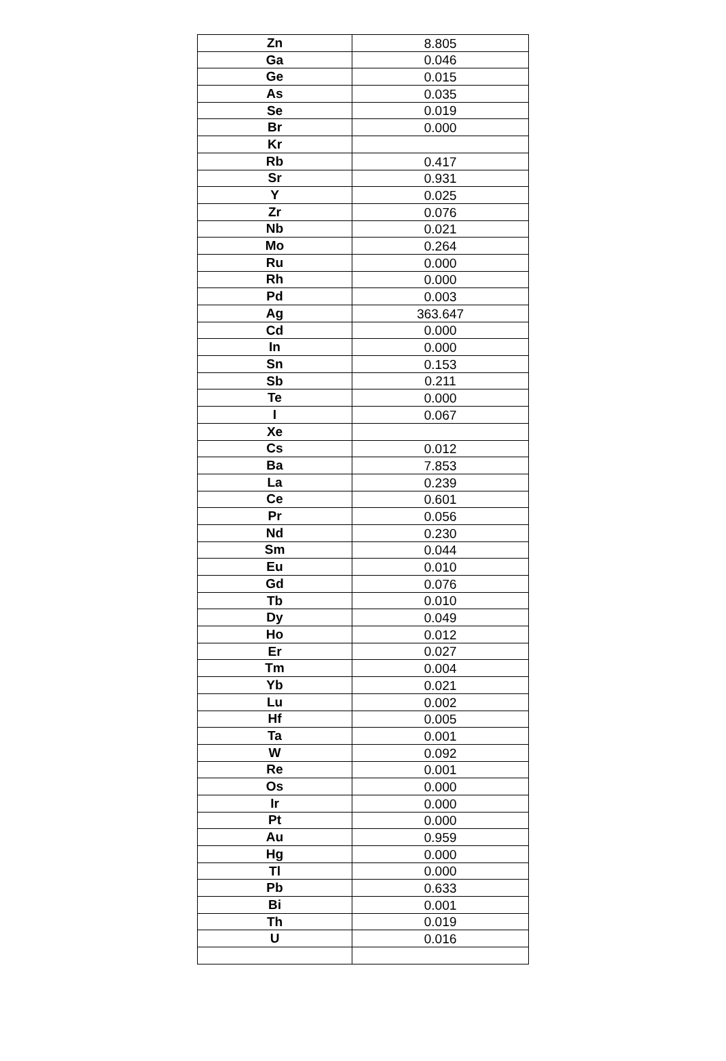| Zn | 8.805 |
| Ga | 0.046 |
| Ge | 0.015 |
| As | 0.035 |
| Se | 0.019 |
| Br | 0.000 |
| Kr | |
| Rb | 0.417 |
| Sr | 0.931 |
| Y | 0.025 |
| Zr | 0.076 |
| Nb | 0.021 |
| Mo | 0.264 |
| Ru | 0.000 |
| Rh | 0.000 |
| Pd | 0.003 |
| Ag | 363.647 |
| Cd | 0.000 |
| In | 0.000 |
| Sn | 0.153 |
| Sb | 0.211 |
| Te | 0.000 |
| I | 0.067 |
| Xe | |
| Cs | 0.012 |
| Ba | 7.853 |
| La | 0.239 |
| Ce | 0.601 |
| Pr | 0.056 |
| Nd | 0.230 |
| Sm | 0.044 |
| Eu | 0.010 |
| Gd | 0.076 |
| Tb | 0.010 |
| Dy | 0.049 |
| Ho | 0.012 |
| Er | 0.027 |
| Tm | 0.004 |
| Yb | 0.021 |
| Lu | 0.002 |
| Hf | 0.005 |
| Ta | 0.001 |
| W | 0.092 |
| Re | 0.001 |
| Os | 0.000 |
| Ir | 0.000 |
| Pt | 0.000 |
| Au | 0.959 |
| Hg | 0.000 |
| Tl | 0.000 |
| Pb | 0.633 |
| Bi | 0.001 |
| Th | 0.019 |
| U | 0.016 |